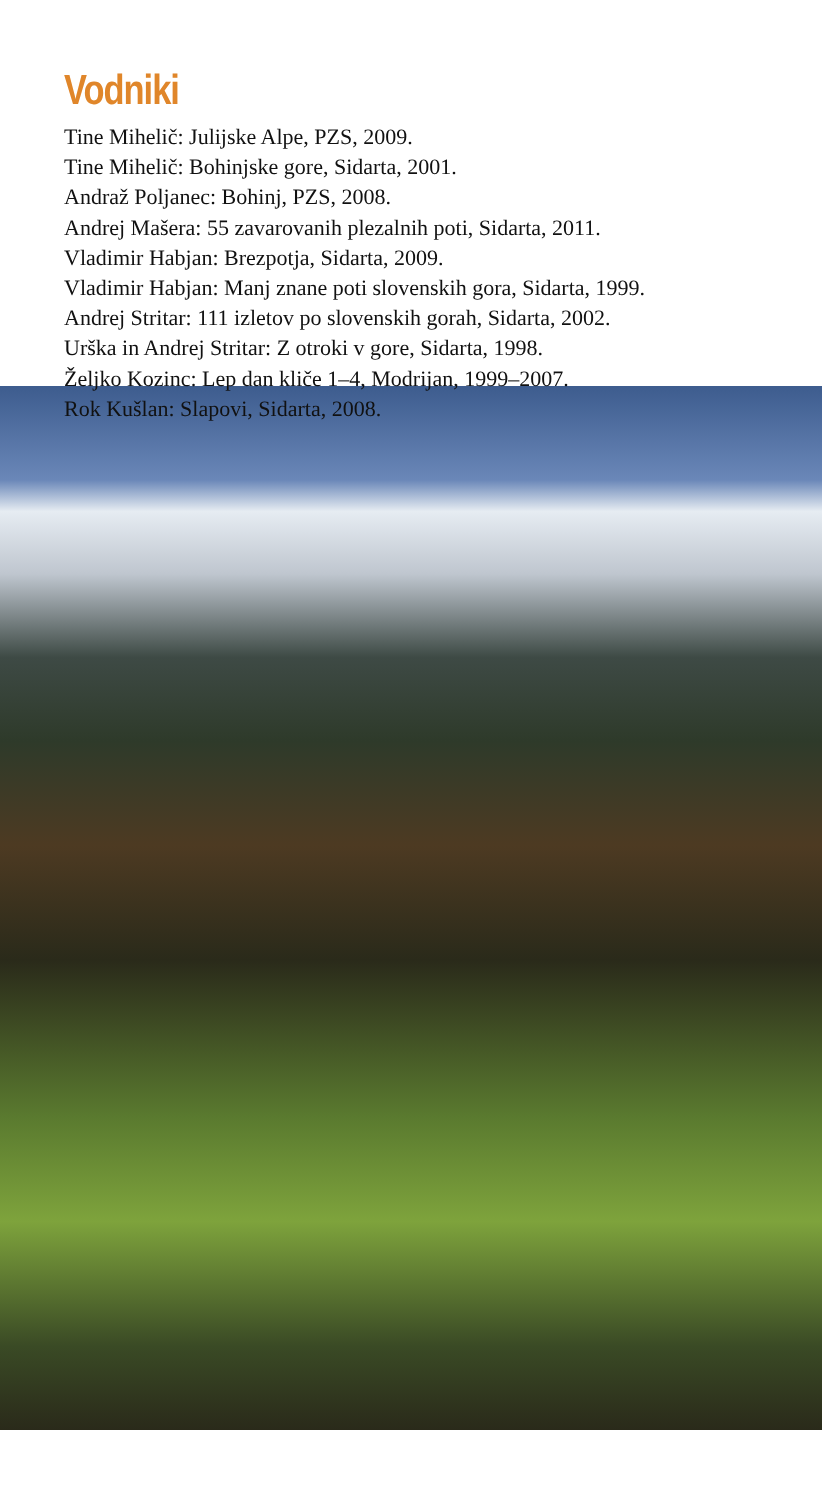Vodniki
Tine Mihelič: Julijske Alpe, PZS, 2009.
Tine Mihelič: Bohinjske gore, Sidarta, 2001.
Andraž Poljanec: Bohinj, PZS, 2008.
Andrej Mašera: 55 zavarovanih plezalnih poti, Sidarta, 2011.
Vladimir Habjan: Brezpotja, Sidarta, 2009.
Vladimir Habjan: Manj znane poti slovenskih gora, Sidarta, 1999.
Andrej Stritar: 111 izletov po slovenskih gorah, Sidarta, 2002.
Urška in Andrej Stritar: Z otroki v gore, Sidarta, 1998.
Željko Kozinc: Lep dan kliče 1–4, Modrijan, 1999–2007.
Rok Kušlan: Slapovi, Sidarta, 2008.